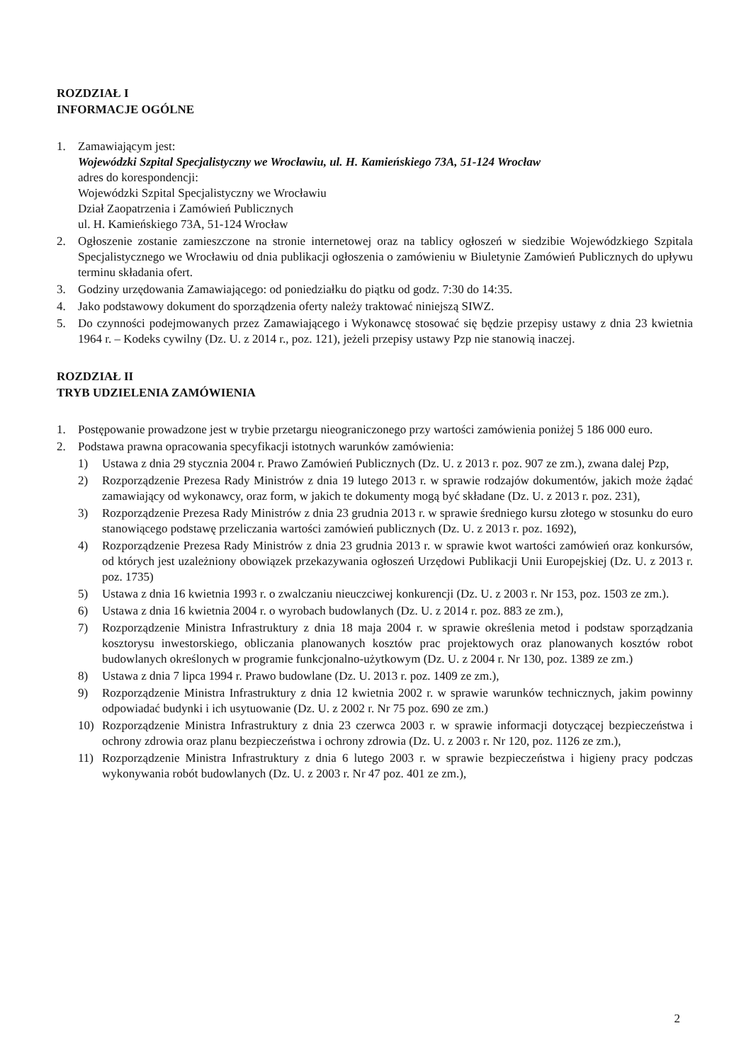ROZDZIAŁ I
INFORMACJE OGÓLNE
1. Zamawiającym jest:
Wojewódzki Szpital Specjalistyczny we Wrocławiu, ul. H. Kamieńskiego 73A, 51-124 Wrocław
adres do korespondencji:
Wojewódzki Szpital Specjalistyczny we Wrocławiu
Dział Zaopatrzenia i Zamówień Publicznych
ul. H. Kamieńskiego 73A, 51-124 Wrocław
2. Ogłoszenie zostanie zamieszczone na stronie internetowej oraz na tablicy ogłoszeń w siedzibie Wojewódzkiego Szpitala Specjalistycznego we Wrocławiu od dnia publikacji ogłoszenia o zamówieniu w Biuletynie Zamówień Publicznych do upływu terminu składania ofert.
3. Godziny urzędowania Zamawiającego: od poniedziałku do piątku od godz. 7:30 do 14:35.
4. Jako podstawowy dokument do sporządzenia oferty należy traktować niniejszą SIWZ.
5. Do czynności podejmowanych przez Zamawiającego i Wykonawcę stosować się będzie przepisy ustawy z dnia 23 kwietnia 1964 r. – Kodeks cywilny (Dz. U. z 2014 r., poz. 121), jeżeli przepisy ustawy Pzp nie stanowią inaczej.
ROZDZIAŁ II
TRYB UDZIELENIA ZAMÓWIENIA
1. Postępowanie prowadzone jest w trybie przetargu nieograniczonego przy wartości zamówienia poniżej 5 186 000 euro.
2. Podstawa prawna opracowania specyfikacji istotnych warunków zamówienia:
1) Ustawa z dnia 29 stycznia 2004 r. Prawo Zamówień Publicznych (Dz. U. z 2013 r. poz. 907 ze zm.), zwana dalej Pzp,
2) Rozporządzenie Prezesa Rady Ministrów z dnia 19 lutego 2013 r. w sprawie rodzajów dokumentów, jakich może żądać zamawiający od wykonawcy, oraz form, w jakich te dokumenty mogą być składane (Dz. U. z 2013 r. poz. 231),
3) Rozporządzenie Prezesa Rady Ministrów z dnia 23 grudnia 2013 r. w sprawie średniego kursu złotego w stosunku do euro stanowiącego podstawę przeliczania wartości zamówień publicznych (Dz. U. z 2013 r. poz. 1692),
4) Rozporządzenie Prezesa Rady Ministrów z dnia 23 grudnia 2013 r. w sprawie kwot wartości zamówień oraz konkursów, od których jest uzależniony obowiązek przekazywania ogłoszeń Urzędowi Publikacji Unii Europejskiej (Dz. U. z 2013 r. poz. 1735)
5) Ustawa z dnia 16 kwietnia 1993 r. o zwalczaniu nieuczciwej konkurencji (Dz. U. z 2003 r. Nr 153, poz. 1503 ze zm.).
6) Ustawa z dnia 16 kwietnia 2004 r. o wyrobach budowlanych (Dz. U. z 2014 r. poz. 883 ze zm.),
7) Rozporządzenie Ministra Infrastruktury z dnia 18 maja 2004 r. w sprawie określenia metod i podstaw sporządzania kosztorysu inwestorskiego, obliczania planowanych kosztów prac projektowych oraz planowanych kosztów robot budowlanych określonych w programie funkcjonalno-użytkowym (Dz. U. z 2004 r. Nr 130, poz. 1389 ze zm.)
8) Ustawa z dnia 7 lipca 1994 r. Prawo budowlane (Dz. U. 2013 r. poz. 1409 ze zm.),
9) Rozporządzenie Ministra Infrastruktury z dnia 12 kwietnia 2002 r. w sprawie warunków technicznych, jakim powinny odpowiadać budynki i ich usytuowanie (Dz. U. z 2002 r. Nr 75 poz. 690 ze zm.)
10) Rozporządzenie Ministra Infrastruktury z dnia 23 czerwca 2003 r. w sprawie informacji dotyczącej bezpieczeństwa i ochrony zdrowia oraz planu bezpieczeństwa i ochrony zdrowia (Dz. U. z 2003 r. Nr 120, poz. 1126 ze zm.),
11) Rozporządzenie Ministra Infrastruktury z dnia 6 lutego 2003 r. w sprawie bezpieczeństwa i higieny pracy podczas wykonywania robót budowlanych (Dz. U. z 2003 r. Nr 47 poz. 401 ze zm.),
2